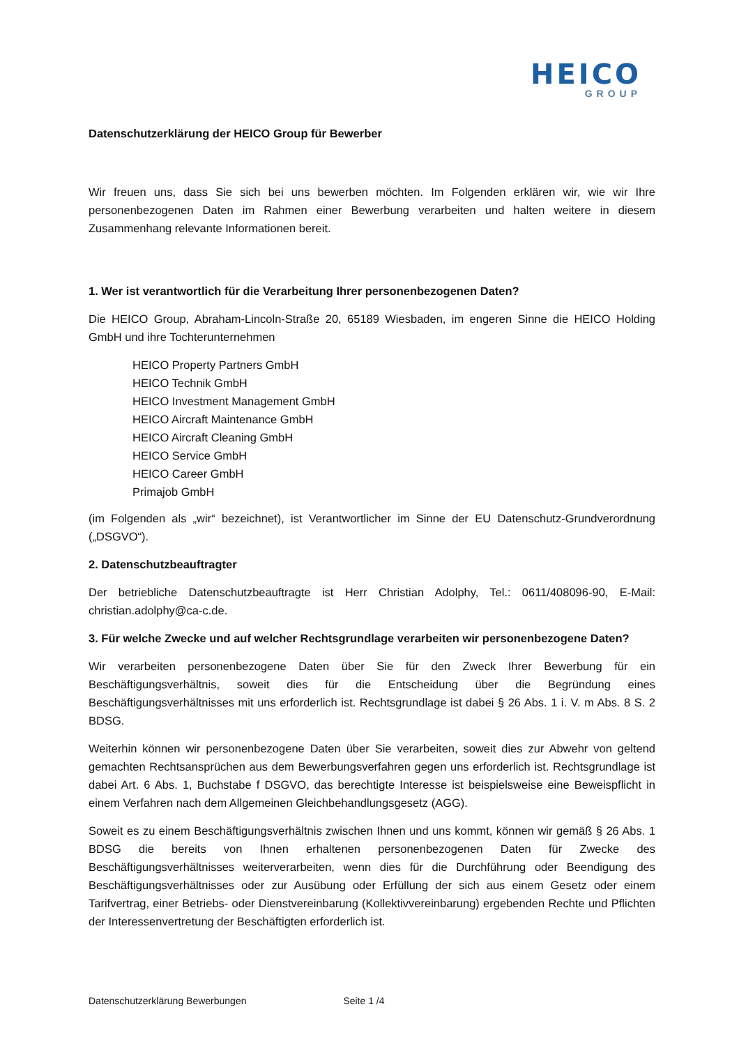HEICO
GROUP
Datenschutzerklärung der HEICO Group für Bewerber
Wir freuen uns, dass Sie sich bei uns bewerben möchten. Im Folgenden erklären wir, wie wir Ihre personenbezogenen Daten im Rahmen einer Bewerbung verarbeiten und halten weitere in diesem Zusammenhang relevante Informationen bereit.
1. Wer ist verantwortlich für die Verarbeitung Ihrer personenbezogenen Daten?
Die HEICO Group, Abraham-Lincoln-Straße 20, 65189 Wiesbaden, im engeren Sinne die HEICO Holding GmbH und ihre Tochterunternehmen
HEICO Property Partners GmbH
HEICO Technik GmbH
HEICO Investment Management GmbH
HEICO Aircraft Maintenance GmbH
HEICO Aircraft Cleaning GmbH
HEICO Service GmbH
HEICO Career GmbH
Primajob GmbH
(im Folgenden als „wir“ bezeichnet), ist Verantwortlicher im Sinne der EU Datenschutz-Grundverordnung („DSGVO“).
2. Datenschutzbeauftragter
Der betriebliche Datenschutzbeauftragte ist Herr Christian Adolphy, Tel.: 0611/408096-90, E-Mail: christian.adolphy@ca-c.de.
3. Für welche Zwecke und auf welcher Rechtsgrundlage verarbeiten wir personenbezogene Daten?
Wir verarbeiten personenbezogene Daten über Sie für den Zweck Ihrer Bewerbung für ein Beschäftigungsverhältnis, soweit dies für die Entscheidung über die Begründung eines Beschäftigungsverhältnisses mit uns erforderlich ist. Rechtsgrundlage ist dabei § 26 Abs. 1 i. V. m Abs. 8 S. 2 BDSG.
Weiterhin können wir personenbezogene Daten über Sie verarbeiten, soweit dies zur Abwehr von geltend gemachten Rechtsansprüchen aus dem Bewerbungsverfahren gegen uns erforderlich ist. Rechtsgrundlage ist dabei Art. 6 Abs. 1, Buchstabe f DSGVO, das berechtigte Interesse ist beispielsweise eine Beweispflicht in einem Verfahren nach dem Allgemeinen Gleichbehandlungsgesetz (AGG).
Soweit es zu einem Beschäftigungsverhältnis zwischen Ihnen und uns kommt, können wir gemäß § 26 Abs. 1 BDSG die bereits von Ihnen erhaltenen personenbezogenen Daten für Zwecke des Beschäftigungsverhältnisses weiterverarbeiten, wenn dies für die Durchführung oder Beendigung des Beschäftigungsverhältnisses oder zur Ausübung oder Erfüllung der sich aus einem Gesetz oder einem Tarifvertrag, einer Betriebs- oder Dienstvereinbarung (Kollektivvereinbarung) ergebenden Rechte und Pflichten der Interessenvertretung der Beschäftigten erforderlich ist.
Datenschutzerklärung Bewerbungen Seite 1 /4